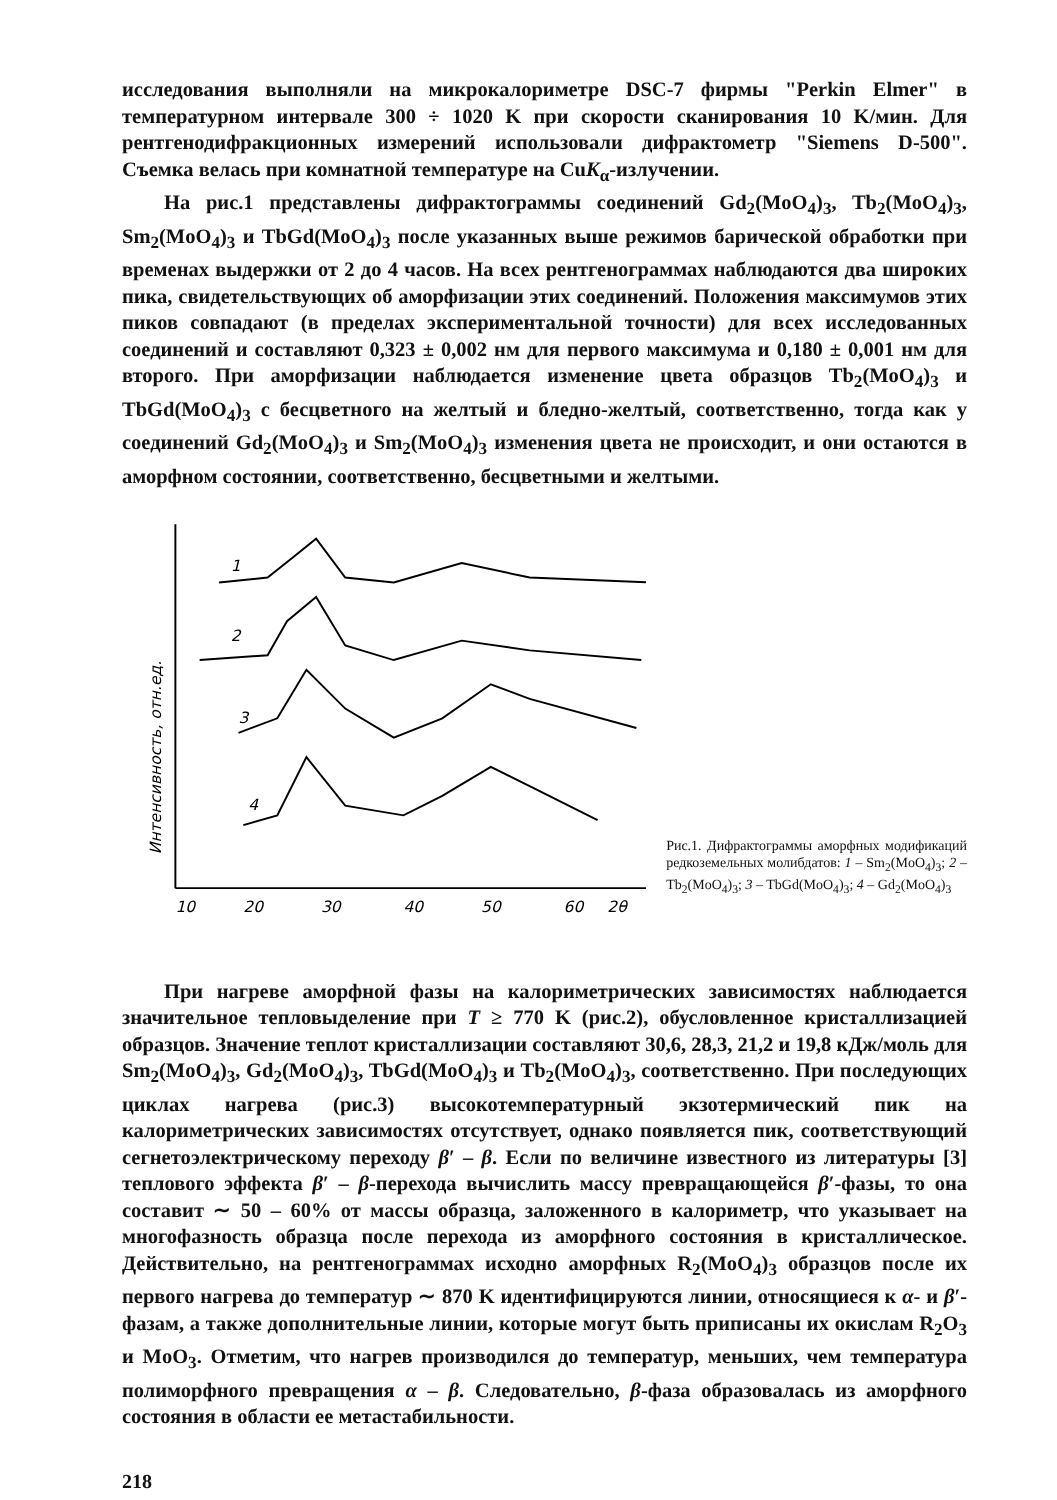исследования выполняли на микрокалориметре DSC-7 фирмы "Perkin Elmer" в температурном интервале 300 ÷ 1020 K при скорости сканирования 10 K/мин. Для рентгенодифракционных измерений использовали дифрактометр "Siemens D-500". Съемка велась при комнатной температуре на CuK<sub>α</sub>-излучении.
На рис.1 представлены дифрактограммы соединений Gd<sub>2</sub>(MoO<sub>4</sub>)<sub>3</sub>, Tb<sub>2</sub>(MoO<sub>4</sub>)<sub>3</sub>, Sm<sub>2</sub>(MoO<sub>4</sub>)<sub>3</sub> и TbGd(MoO<sub>4</sub>)<sub>3</sub> после указанных выше режимов барической обработки при временах выдержки от 2 до 4 часов. На всех рентгенограммах наблюдаются два широких пика, свидетельствующих об аморфизации этих соединений. Положения максимумов этих пиков совпадают (в пределах экспериментальной точности) для всех исследованных соединений и составляют 0,323 ± 0,002 нм для первого максимума и 0,180 ± 0,001 нм для второго. При аморфизации наблюдается изменение цвета образцов Tb<sub>2</sub>(MoO<sub>4</sub>)<sub>3</sub> и TbGd(MoO<sub>4</sub>)<sub>3</sub> с бесцветного на желтый и бледно-желтый, соответственно, тогда как у соединений Gd<sub>2</sub>(MoO<sub>4</sub>)<sub>3</sub> и Sm<sub>2</sub>(MoO<sub>4</sub>)<sub>3</sub> изменения цвета не происходит, и они остаются в аморфном состоянии, соответственно, бесцветными и желтыми.
Интенсивность, отн.ед.
1
2
3
4
10
20
30
40
50
60
2θ
Рис.1. Дифрактограммы аморфных модификаций редкоземельных молибдатов: 1 – Sm<sub>2</sub>(MoO<sub>4</sub>)<sub>3</sub>; 2 – Tb<sub>2</sub>(MoO<sub>4</sub>)<sub>3</sub>; 3 – TbGd(MoO<sub>4</sub>)<sub>3</sub>; 4 – Gd<sub>2</sub>(MoO<sub>4</sub>)<sub>3</sub>
При нагреве аморфной фазы на калориметрических зависимостях наблюдается значительное тепловыделение при T ≥ 770 K (рис.2), обусловленное кристаллизацией образцов. Значение теплот кристаллизации составляют 30,6, 28,3, 21,2 и 19,8 кДж/моль для Sm<sub>2</sub>(MoO<sub>4</sub>)<sub>3</sub>, Gd<sub>2</sub>(MoO<sub>4</sub>)<sub>3</sub>, TbGd(MoO<sub>4</sub>)<sub>3</sub> и Tb<sub>2</sub>(MoO<sub>4</sub>)<sub>3</sub>, соответственно. При последующих циклах нагрева (рис.3) высокотемпературный экзотермический пик на калориметрических зависимостях отсутствует, однако появляется пик, соответствующий сегнетоэлектрическому переходу β′ – β. Если по величине известного из литературы [3] теплового эффекта β′ – β-перехода вычислить массу превращающейся β′-фазы, то она составит ∼ 50 – 60% от массы образца, заложенного в калориметр, что указывает на многофазность образца после перехода из аморфного состояния в кристаллическое. Действительно, на рентгенограммах исходно аморфных R<sub>2</sub>(MoO<sub>4</sub>)<sub>3</sub> образцов после их первого нагрева до температур ∼ 870 K идентифицируются линии, относящиеся к α- и β′-фазам, а также дополнительные линии, которые могут быть приписаны их окислам R<sub>2</sub>O<sub>3</sub> и MoO<sub>3</sub>. Отметим, что нагрев производился до температур, меньших, чем температура полиморфного превращения α – β. Следовательно, β-фаза образовалась из аморфного состояния в области ее метастабильности.
218